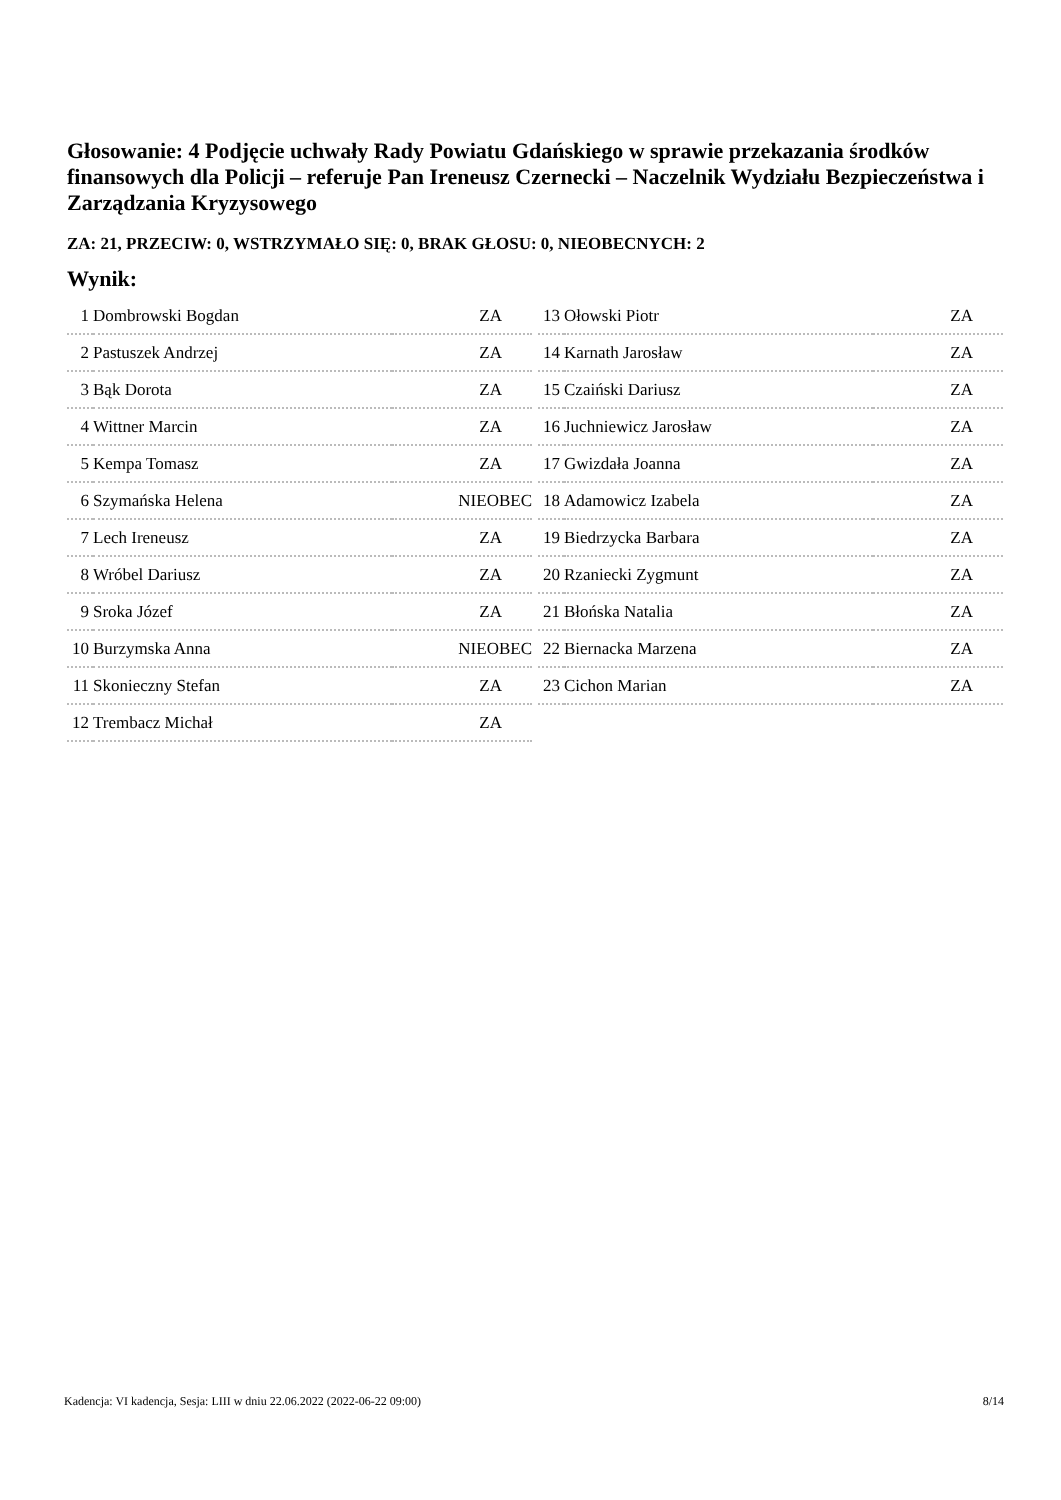Głosowanie: 4 Podjęcie uchwały Rady Powiatu Gdańskiego w sprawie przekazania środków finansowych dla Policji – referuje Pan Ireneusz Czernecki – Naczelnik Wydziału Bezpieczeństwa i Zarządzania Kryzysowego
ZA: 21, PRZECIW: 0, WSTRZYMAŁO SIĘ: 0, BRAK GŁOSU: 0, NIEOBECNYCH: 2
Wynik:
| 1 | Dombrowski Bogdan | ZA |
| 2 | Pastuszek Andrzej | ZA |
| 3 | Bąk Dorota | ZA |
| 4 | Wittner Marcin | ZA |
| 5 | Kempa Tomasz | ZA |
| 6 | Szymańska Helena | NIEOBEC |
| 7 | Lech Ireneusz | ZA |
| 8 | Wróbel Dariusz | ZA |
| 9 | Sroka Józef | ZA |
| 10 | Burzymska Anna | NIEOBEC |
| 11 | Skonieczny Stefan | ZA |
| 12 | Trembacz Michał | ZA |
| 13 | Ołowski Piotr | ZA |
| 14 | Karnath Jarosław | ZA |
| 15 | Czaiński Dariusz | ZA |
| 16 | Juchniewicz Jarosław | ZA |
| 17 | Gwizdała Joanna | ZA |
| 18 | Adamowicz Izabela | ZA |
| 19 | Biedrzycka Barbara | ZA |
| 20 | Rzaniecki Zygmunt | ZA |
| 21 | Błońska Natalia | ZA |
| 22 | Biernacka Marzena | ZA |
| 23 | Cichon Marian | ZA |
Kadencja: VI kadencja, Sesja: LIII w dniu 22.06.2022 (2022-06-22 09:00) 8/14